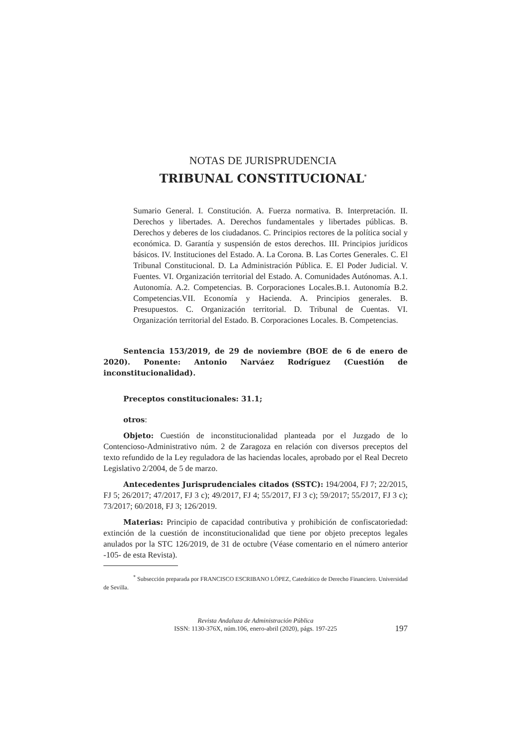NOTAS DE JURISPRUDENCIA
TRIBUNAL CONSTITUCIONAL<sup>*</sup>
Sumario General. I. Constitución. A. Fuerza normativa. B. Interpretación. II. Derechos y libertades. A. Derechos fundamentales y libertades públicas. B. Derechos y deberes de los ciudadanos. C. Principios rectores de la política social y económica. D. Garantía y suspensión de estos derechos. III. Principios jurídicos básicos. IV. Instituciones del Estado. A. La Corona. B. Las Cortes Generales. C. El Tribunal Constitucional. D. La Administración Pública. E. El Poder Judicial. V. Fuentes. VI. Organización territorial del Estado. A. Comunidades Autónomas. A.1. Autonomía. A.2. Competencias. B. Corporaciones Locales.B.1. Autonomía B.2. Competencias.VII. Economía y Hacienda. A. Principios generales. B. Presupuestos. C. Organización territorial. D. Tribunal de Cuentas. VI. Organización territorial del Estado. B. Corporaciones Locales. B. Competencias.
Sentencia 153/2019, de 29 de noviembre (BOE de 6 de enero de 2020). Ponente: Antonio Narváez Rodríguez (Cuestión de inconstitucionalidad).
Preceptos constitucionales: 31.1;
otros:
Objeto: Cuestión de inconstitucionalidad planteada por el Juzgado de lo Contencioso-Administrativo núm. 2 de Zaragoza en relación con diversos preceptos del texto refundido de la Ley reguladora de las haciendas locales, aprobado por el Real Decreto Legislativo 2/2004, de 5 de marzo.
Antecedentes Jurisprudenciales citados (SSTC): 194/2004, FJ 7; 22/2015, FJ 5; 26/2017; 47/2017, FJ 3 c); 49/2017, FJ 4; 55/2017, FJ 3 c); 59/2017; 55/2017, FJ 3 c); 73/2017; 60/2018, FJ 3; 126/2019.
Materias: Principio de capacidad contributiva y prohibición de confiscatoriedad: extinción de la cuestión de inconstitucionalidad que tiene por objeto preceptos legales anulados por la STC 126/2019, de 31 de octubre (Véase comentario en el número anterior -105- de esta Revista).
<sup>*</sup> Subsección preparada por FRANCISCO ESCRIBANO LÓPEZ, Catedrático de Derecho Financiero. Universidad de Sevilla.
Revista Andaluza de Administración Pública
ISSN: 1130-376X, núm.106, enero-abril (2020), págs. 197-225
197